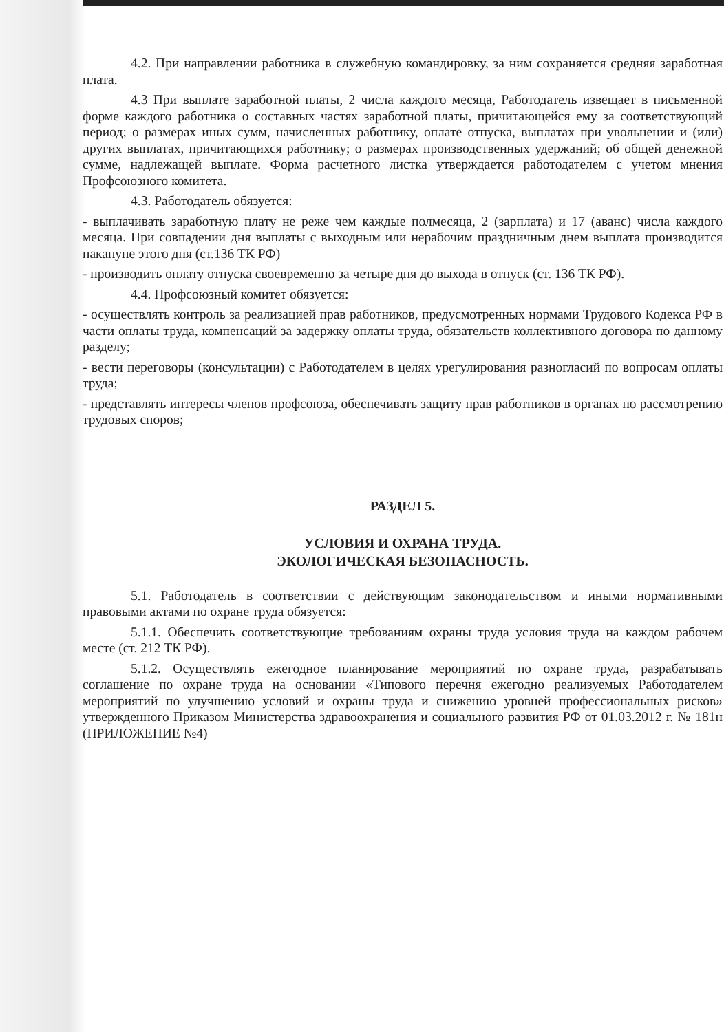4.2. При направлении работника в служебную командировку, за ним сохраняется средняя заработная плата.
4.3 При выплате заработной платы, 2 числа каждого месяца, Работодатель извещает в письменной форме каждого работника о составных частях заработной платы, причитающейся ему за соответствующий период; о размерах иных сумм, начисленных работнику, оплате отпуска, выплатах при увольнении и (или) других выплатах, причитающихся работнику; о размерах производственных удержаний; об общей денежной сумме, надлежащей выплате. Форма расчетного листка утверждается работодателем с учетом мнения Профсоюзного комитета.
4.3. Работодатель обязуется:
- выплачивать заработную плату не реже чем каждые полмесяца, 2 (зарплата) и 17 (аванс) числа каждого месяца. При совпадении дня выплаты с выходным или нерабочим праздничным днем выплата производится накануне этого дня (ст.136 ТК РФ)
- производить оплату отпуска своевременно за четыре дня до выхода в отпуск (ст. 136 ТК РФ).
4.4. Профсоюзный комитет обязуется:
- осуществлять контроль за реализацией прав работников, предусмотренных нормами Трудового Кодекса РФ в части оплаты труда, компенсаций за задержку оплаты труда, обязательств коллективного договора по данному разделу;
- вести переговоры (консультации) с Работодателем в целях урегулирования разногласий по вопросам оплаты труда;
- представлять интересы членов профсоюза, обеспечивать защиту прав работников в органах по рассмотрению трудовых споров;
РАЗДЕЛ 5.
УСЛОВИЯ И ОХРАНА ТРУДА.
ЭКОЛОГИЧЕСКАЯ БЕЗОПАСНОСТЬ.
5.1. Работодатель в соответствии с действующим законодательством и иными нормативными правовыми актами по охране труда обязуется:
5.1.1. Обеспечить соответствующие требованиям охраны труда условия труда на каждом рабочем месте (ст. 212 ТК РФ).
5.1.2. Осуществлять ежегодное планирование мероприятий по охране труда, разрабатывать соглашение по охране труда на основании «Типового перечня ежегодно реализуемых Работодателем мероприятий по улучшению условий и охраны труда и снижению уровней профессиональных рисков» утвержденного Приказом Министерства здравоохранения и социального развития РФ от 01.03.2012 г. № 181н (ПРИЛОЖЕНИЕ №4)